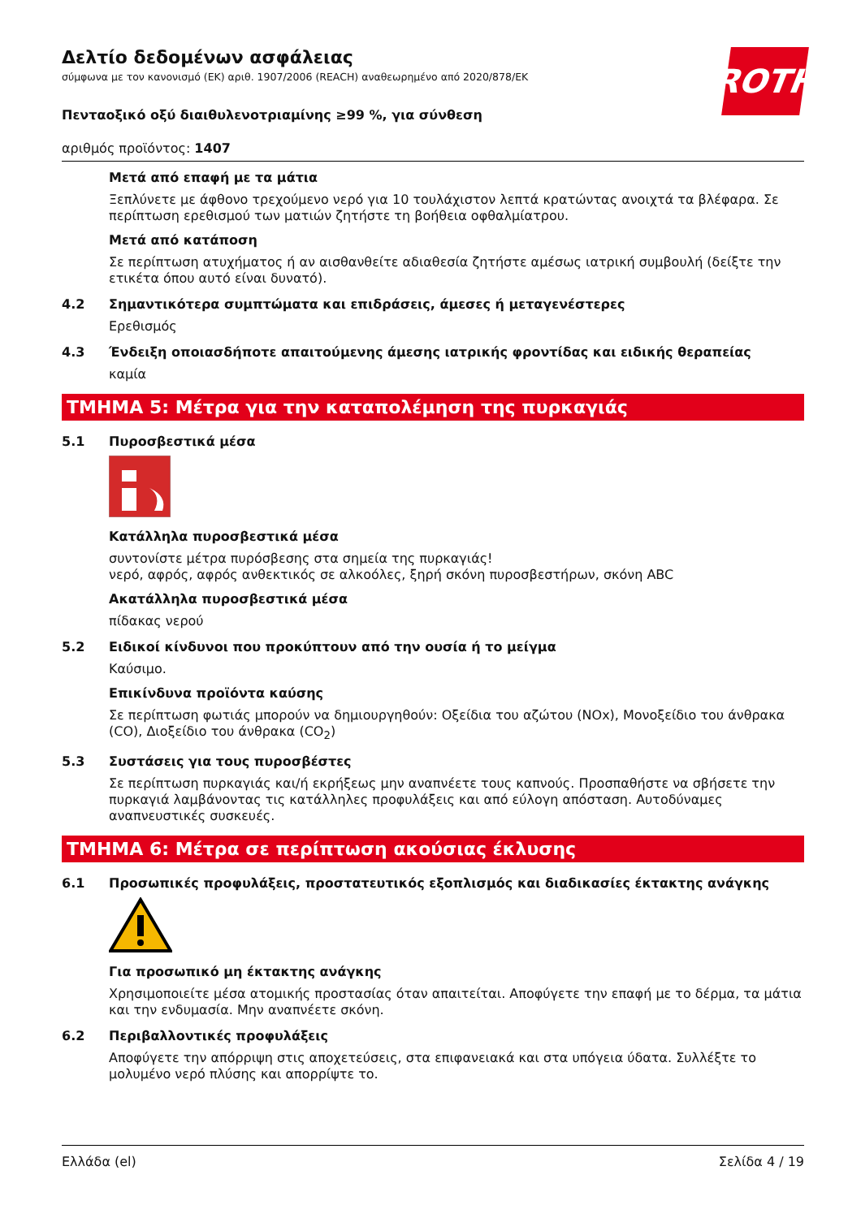ROTH
Δελτίο δεδομένων ασφάλειας
σύμφωνα με τον κανονισμό (ΕΚ) αριθ. 1907/2006 (REACH) αναθεωρημένο από 2020/878/ΕΚ
Πενταοξικό οξύ διαιθυλενοτριαμίνης ≥99 %, για σύνθεση
αριθμός προϊόντος: 1407
Μετά από επαφή με τα μάτια
Ξεπλύνετε με άφθονο τρεχούμενο νερό για 10 τουλάχιστον λεπτά κρατώντας ανοιχτά τα βλέφαρα. Σε περίπτωση ερεθισμού των ματιών ζητήστε τη βοήθεια οφθαλμίατρου.
Μετά από κατάποση
Σε περίπτωση ατυχήματος ή αν αισθανθείτε αδιαθεσία ζητήστε αμέσως ιατρική συμβουλή (δείξτε την ετικέτα όπου αυτό είναι δυνατό).
4.2 Σημαντικότερα συμπτώματα και επιδράσεις, άμεσες ή μεταγενέστερες
Ερεθισμός
4.3 Ένδειξη οποιασδήποτε απαιτούμενης άμεσης ιατρικής φροντίδας και ειδικής θεραπείας
καμία
ΤΜΗΜΑ 5: Μέτρα για την καταπολέμηση της πυρκαγιάς
5.1 Πυροσβεστικά μέσα
Κατάλληλα πυροσβεστικά μέσα
συντονίστε μέτρα πυρόσβεσης στα σημεία της πυρκαγιάς!
νερό, αφρός, αφρός ανθεκτικός σε αλκοόλες, ξηρή σκόνη πυροσβεστήρων, σκόνη ABC
Ακατάλληλα πυροσβεστικά μέσα
πίδακας νερού
5.2 Ειδικοί κίνδυνοι που προκύπτουν από την ουσία ή το μείγμα
Καύσιμο.
Επικίνδυνα προϊόντα καύσης
Σε περίπτωση φωτιάς μπορούν να δημιουργηθούν: Οξείδια του αζώτου (NOx), Μονοξείδιο του άνθρακα (CO), Διοξείδιο του άνθρακα (CO<sub>2</sub>)
5.3 Συστάσεις για τους πυροσβέστες
Σε περίπτωση πυρκαγιάς και/ή εκρήξεως μην αναπνέετε τους καπνούς. Προσπαθήστε να σβήσετε την πυρκαγιά λαμβάνοντας τις κατάλληλες προφυλάξεις και από εύλογη απόσταση. Αυτοδύναμες αναπνευστικές συσκευές.
ΤΜΗΜΑ 6: Μέτρα σε περίπτωση ακούσιας έκλυσης
6.1 Προσωπικές προφυλάξεις, προστατευτικός εξοπλισμός και διαδικασίες έκτακτης ανάγκης
Για προσωπικό μη έκτακτης ανάγκης
Χρησιμοποιείτε μέσα ατομικής προστασίας όταν απαιτείται. Αποφύγετε την επαφή με το δέρμα, τα μάτια και την ενδυμασία. Μην αναπνέετε σκόνη.
6.2 Περιβαλλοντικές προφυλάξεις
Αποφύγετε την απόρριψη στις αποχετεύσεις, στα επιφανειακά και στα υπόγεια ύδατα. Συλλέξτε το μολυμένο νερό πλύσης και απορρίψτε το.
Ελλάδα (el) Σελίδα 4 / 19